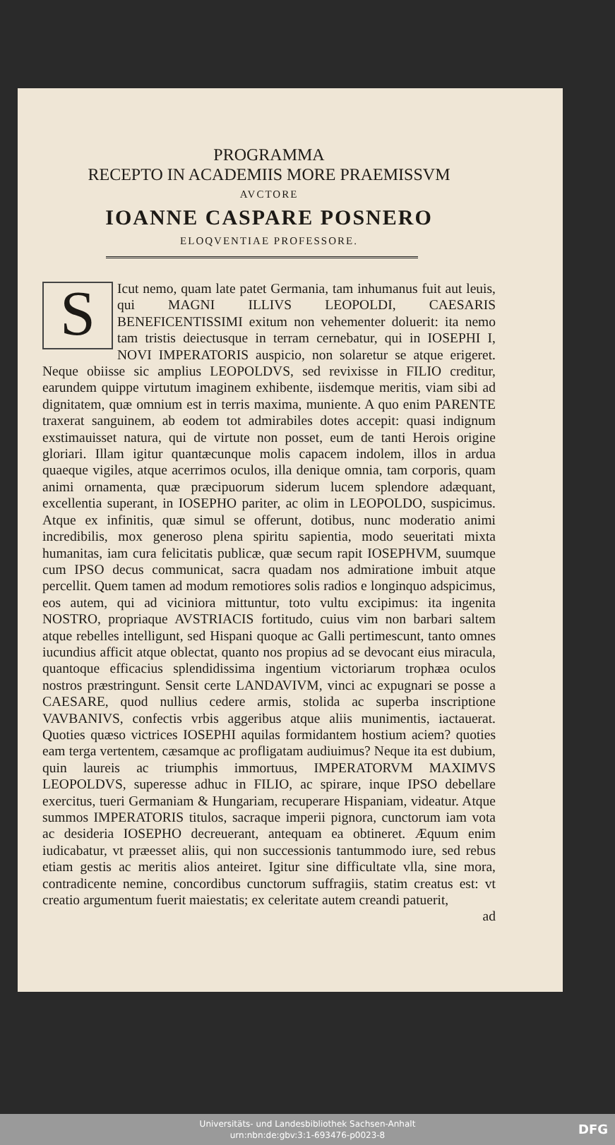PROGRAMMA
RECEPTO IN ACADEMIIS MORE PRAEMISSVM
AVCTORE
IOANNE CASPARE POSNERO
ELOQVENTIAE PROFESSORE.
SIcut nemo, quam late patet Germania, tam inhumanus fuit aut leuis, qui MAGNI ILLIVS LEOPOLDI, CAESARIS BENEFICENTISSIMI exitum non vehementer doluerit: ita nemo tam tristis deiectusque in terram cernebatur, qui in IOSEPHI I, NOVI IMPERATORIS auspicio, non solaretur se atque erigeret. Neque obiisse sic amplius LEOPOLDVS, sed revixisse in FILIO creditur, earundem quippe virtutum imaginem exhibente, iisdemque meritis, viam sibi ad dignitatem, quæ omnium est in terris maxima, muniente. A quo enim PARENTE traxerat sanguinem, ab eodem tot admirabiles dotes accepit: quasi indignum exstimauisset natura, qui de virtute non posset, eum de tanti Herois origine gloriari. Illam igitur quantæcunque molis capacem indolem, illos in ardua quaeque vigiles, atque acerrimos oculos, illa denique omnia, tam corporis, quam animi ornamenta, quæ præcipuorum siderum lucem splendore adæquant, excellentia superant, in IOSEPHO pariter, ac olim in LEOPOLDO, suspicimus. Atque ex infinitis, quæ simul se offerunt, dotibus, nunc moderatio animi incredibilis, mox generoso plena spiritu sapientia, modo seueritati mixta humanitas, iam cura felicitatis publicæ, quæ secum rapit IOSEPHVM, suumque cum IPSO decus communicat, sacra quadam nos admiratione imbuit atque percellit. Quem tamen ad modum remotiores solis radios e longinquo adspicimus, eos autem, qui ad viciniora mittuntur, toto vultu excipimus: ita ingenita NOSTRO, propriaque AVSTRIACIS fortitudo, cuius vim non barbari saltem atque rebelles intelligunt, sed Hispani quoque ac Galli pertimescunt, tanto omnes iucundius afficit atque oblectat, quanto nos propius ad se devocant eius miracula, quantoque efficacius splendidissima ingentium victoriarum trophæa oculos nostros præstringunt. Sensit certe LANDAVIVM, vinci ac expugnari se posse a CAESARE, quod nullius cedere armis, stolida ac superba inscriptione VAVBANIVS, confectis vrbis aggeribus atque aliis munimentis, iactauerat. Quoties quæso victrices IOSEPHI aquilas formidantem hostium aciem? quoties eam terga vertentem, cæsamque ac profligatam audiuimus? Neque ita est dubium, quin laureis ac triumphis immortuus, IMPERATORVM MAXIMVS LEOPOLDVS, superesse adhuc in FILIO, ac spirare, inque IPSO debellare exercitus, tueri Germaniam & Hungariam, recuperare Hispaniam, videatur. Atque summos IMPERATORIS titulos, sacraque imperii pignora, cunctorum iam vota ac desideria IOSEPHO decreuerant, antequam ea obtineret. Æquum enim iudicabatur, vt præesset aliis, qui non successionis tantummodo iure, sed rebus etiam gestis ac meritis alios anteiret. Igitur sine difficultate vlla, sine mora, contradicente nemine, concordibus cunctorum suffragiis, statim creatus est: vt creatio argumentum fuerit maiestatis; ex celeritate autem creandi patuerit,
ad
Universitäts- und Landesbibliothek Sachsen-Anhalt
urn:nbn:de:gbv:3:1-693476-p0023-8
DFG